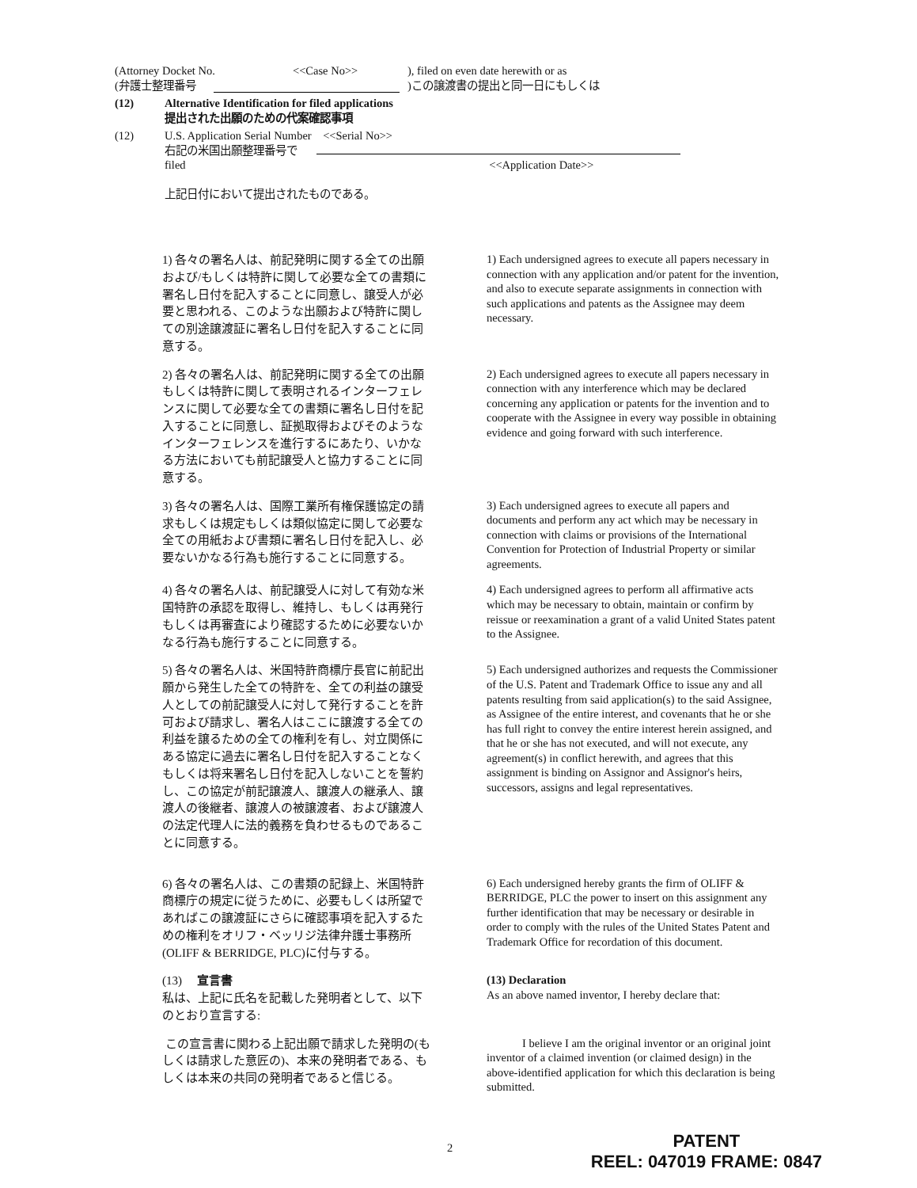(Attorney Docket No. <<Case No>>), filed on even date herewith or as
(弁護士整理番号 )この譲渡書の提出と同一日にもしくは
(12) Alternative Identification for filed applications
提出された出願のための代案確認事項
(12) U.S. Application Serial Number <<Serial No>>
右記の米国出願整理番号で
filed <<Application Date>>
上記日付において提出されたものである。
1) 各々の署名人は、前記発明に関する全ての出願および/もしくは特許に関して必要な全ての書類に署名し日付を記入することに同意し、譲受人が必要と思われる、このような出願および特許に関しての別途譲渡証に署名し日付を記入することに同意する。
1) Each undersigned agrees to execute all papers necessary in connection with any application and/or patent for the invention, and also to execute separate assignments in connection with such applications and patents as the Assignee may deem necessary.
2) 各々の署名人は、前記発明に関する全ての出願もしくは特許に関して表明されるインターフェレンスに関して必要な全ての書類に署名し日付を記入することに同意し、証拠取得およびそのようなインターフェレンスを進行するにあたり、いかなる方法においても前記譲受人と協力することに同意する。
2) Each undersigned agrees to execute all papers necessary in connection with any interference which may be declared concerning any application or patents for the invention and to cooperate with the Assignee in every way possible in obtaining evidence and going forward with such interference.
3) 各々の署名人は、国際工業所有権保護協定の請求もしくは規定もしくは類似協定に関して必要な全ての用紙および書類に署名し日付を記入し、必要ないかなる行為も施行することに同意する。
3) Each undersigned agrees to execute all papers and documents and perform any act which may be necessary in connection with claims or provisions of the International Convention for Protection of Industrial Property or similar agreements.
4) 各々の署名人は、前記譲受人に対して有効な米国特許の承認を取得し、維持し、もしくは再発行もしくは再審査により確認するために必要ないかなる行為も施行することに同意する。
4) Each undersigned agrees to perform all affirmative acts which may be necessary to obtain, maintain or confirm by reissue or reexamination a grant of a valid United States patent to the Assignee.
5) 各々の署名人は、米国特許商標庁長官に前記出願から発生した全ての特許を、全ての利益の譲受人としての前記譲受人に対して発行することを許可および請求し、署名人はここに譲渡する全ての利益を譲るための全ての権利を有し、対立関係にある協定に過去に署名し日付を記入することなくもしくは将来署名し日付を記入しないことを誓約し、この協定が前記譲渡人、譲渡人の継承人、譲渡人の後継者、譲渡人の被譲渡者、および譲渡人の法定代理人に法的義務を負わせるものであることに同意する。
5) Each undersigned authorizes and requests the Commissioner of the U.S. Patent and Trademark Office to issue any and all patents resulting from said application(s) to the said Assignee, as Assignee of the entire interest, and covenants that he or she has full right to convey the entire interest herein assigned, and that he or she has not executed, and will not execute, any agreement(s) in conflict herewith, and agrees that this assignment is binding on Assignor and Assignor's heirs, successors, assigns and legal representatives.
6) 各々の署名人は、この書類の記録上、米国特許商標庁の規定に従うために、必要もしくは所望であればこの譲渡証にさらに確認事項を記入するための権利をオリフ・ベッリジ法律弁護士事務所(OLIFF & BERRIDGE, PLC)に付与する。
6) Each undersigned hereby grants the firm of OLIFF & BERRIDGE, PLC the power to insert on this assignment any further identification that may be necessary or desirable in order to comply with the rules of the United States Patent and Trademark Office for recordation of this document.
(13) 宣言書
私は、上記に氏名を記載した発明者として、以下のとおり宣言する:
(13) Declaration
As an above named inventor, I hereby declare that:
この宣言書に関わる上記出願で請求した発明の(もしくは請求した意匠の)、本来の発明者である、もしくは本来の共同の発明者であると信じる。
I believe I am the original inventor or an original joint inventor of a claimed invention (or claimed design) in the above-identified application for which this declaration is being submitted.
2
PATENT
REEL: 047019 FRAME: 0847